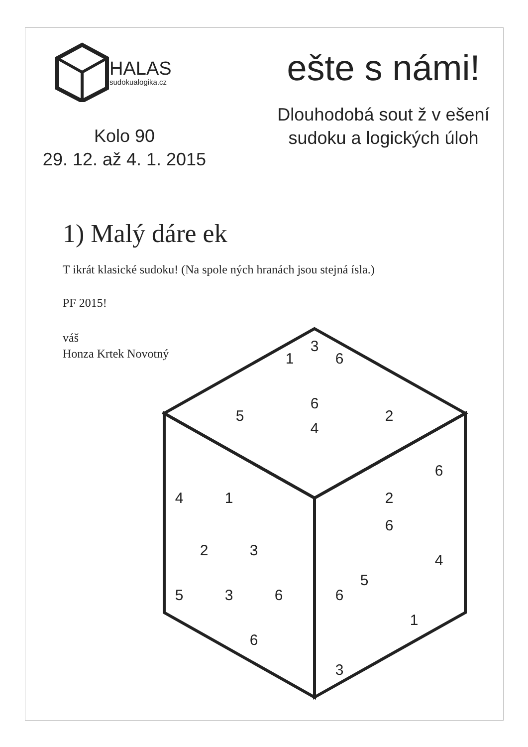HALAS
sudokualogika.cz
Kolo 90
29. 12. až 4. 1. 2015
ešte s námi!
Dlouhodobá sout ž v ešení
sudoku a logických úloh
1) Malý dáre ek
T ikrát klasické sudoku! (Na spole ných hranách jsou stejná ísla.)
PF 2015!
váš
Honza Krtek Novotný
3
1
6
6
5
2
4
6
4
1
2
6
2
3
4
5
5
3
6
6
1
6
3